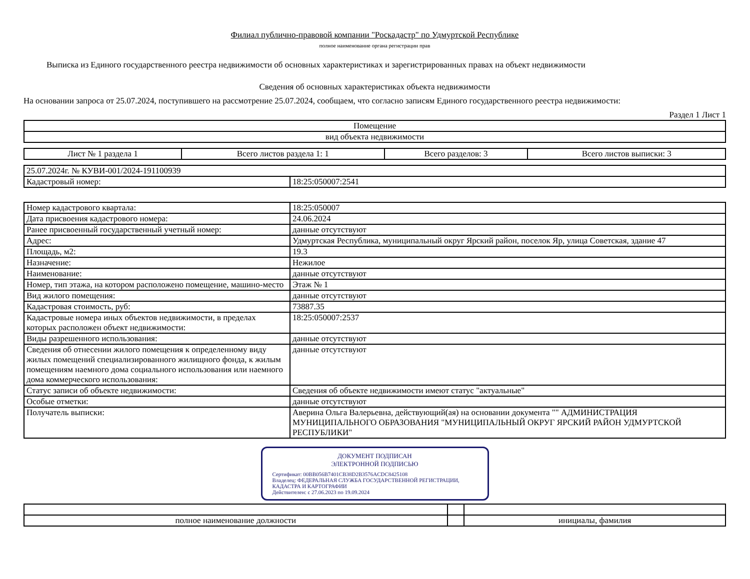Филиал публично-правовой компании "Роскадастр" по Удмуртской Республике
полное наименование органа регистрации прав
Выписка из Единого государственного реестра недвижимости об основных характеристиках и зарегистрированных правах на объект недвижимости
Сведения об основных характеристиках объекта недвижимости
На основании запроса от 25.07.2024, поступившего на рассмотрение 25.07.2024, сообщаем, что согласно записям Единого государственного реестра недвижимости:
Раздел 1 Лист 1
| Помещение |
| вид объекта недвижимости |
| Лист № 1 раздела 1 | Всего листов раздела 1: 1 | Всего разделов: 3 | Всего листов выписки: 3 |
| 25.07.2024г. № КУВИ-001/2024-191100939 | |
| Кадастровый номер: | 18:25:050007:2541 |
| Номер кадастрового квартала: | 18:25:050007 |
| Дата присвоения кадастрового номера: | 24.06.2024 |
| Ранее присвоенный государственный учетный номер: | данные отсутствуют |
| Адрес: | Удмуртская Республика, муниципальный округ Ярский район, поселок Яр, улица Советская, здание 47 |
| Площадь, м2: | 19.3 |
| Назначение: | Нежилое |
| Наименование: | данные отсутствуют |
| Номер, тип этажа, на котором расположено помещение, машино-место | Этаж № 1 |
| Вид жилого помещения: | данные отсутствуют |
| Кадастровая стоимость, руб: | 73887.35 |
| Кадастровые номера иных объектов недвижимости, в пределах которых расположен объект недвижимости: | 18:25:050007:2537 |
| Виды разрешенного использования: | данные отсутствуют |
| Сведения об отнесении жилого помещения к определенному виду жилых помещений специализированного жилищного фонда, к жилым помещениям наемного дома социального использования или наемного дома коммерческого использования: | данные отсутствуют |
| Статус записи об объекте недвижимости: | Сведения об объекте недвижимости имеют статус "актуальные" |
| Особые отметки: | данные отсутствуют |
| Получатель выписки: | Аверина Ольга Валерьевна, действующий(ая) на основании документа "" АДМИНИСТРАЦИЯ МУНИЦИПАЛЬНОГО ОБРАЗОВАНИЯ "МУНИЦИПАЛЬНЫЙ ОКРУГ ЯРСКИЙ РАЙОН УДМУРТСКОЙ РЕСПУБЛИКИ" |
ДОКУМЕНТ ПОДПИСАН
ЭЛЕКТРОННОЙ ПОДПИСЬЮ
Сертификат: 00BB056B7401CB38D2B3576ACDC8425108
Владелец: ФЕДЕРАЛЬНАЯ СЛУЖБА ГОСУДАРСТВЕННОЙ РЕГИСТРАЦИИ, КАДАСТРА И КАРТОГРАФИИ
Действителен: с 27.06.2023 по 19.09.2024
| полное наименование должности | | инициалы, фамилия |